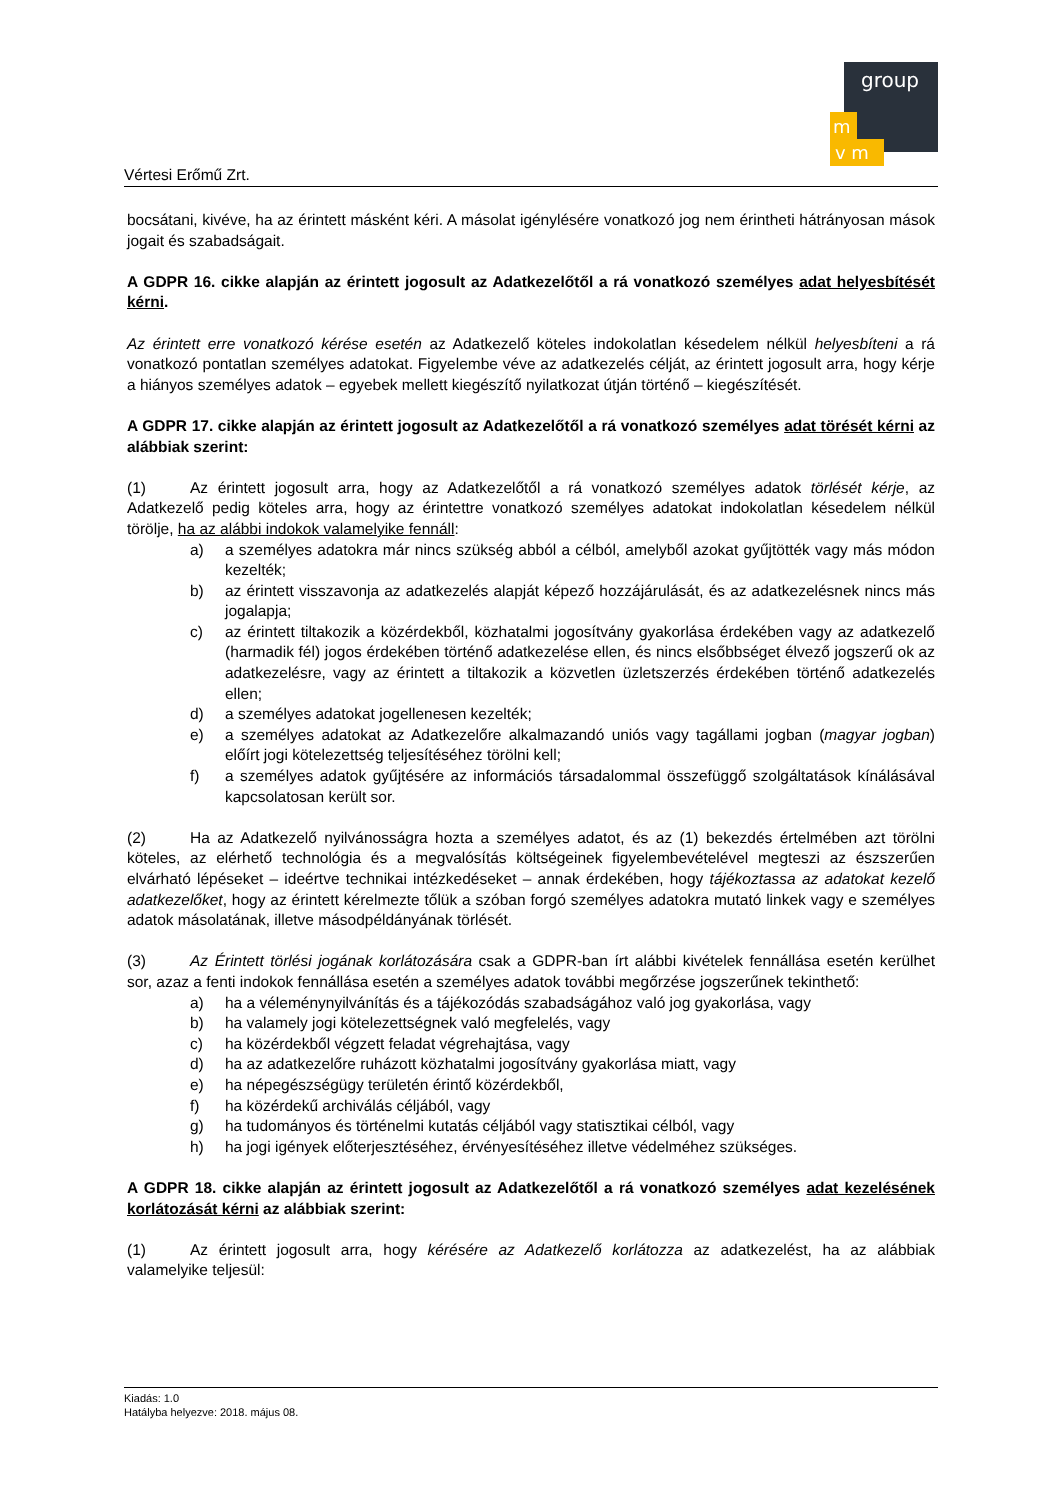group
m
v m
Vértesi Erőmű Zrt.
bocsátani, kivéve, ha az érintett másként kéri. A másolat igénylésére vonatkozó jog nem érintheti hátrányosan mások jogait és szabadságait.
A GDPR 16. cikke alapján az érintett jogosult az Adatkezelőtől a rá vonatkozó személyes adat helyesbítését kérni.
Az érintett erre vonatkozó kérése esetén az Adatkezelő köteles indokolatlan késedelem nélkül helyesbíteni a rá vonatkozó pontatlan személyes adatokat. Figyelembe véve az adatkezelés célját, az érintett jogosult arra, hogy kérje a hiányos személyes adatok – egyebek mellett kiegészítő nyilatkozat útján történő – kiegészítését.
A GDPR 17. cikke alapján az érintett jogosult az Adatkezelőtől a rá vonatkozó személyes adat törését kérni az alábbiak szerint:
(1) Az érintett jogosult arra, hogy az Adatkezelőtől a rá vonatkozó személyes adatok törlését kérje, az Adatkezelő pedig köteles arra, hogy az érintettre vonatkozó személyes adatokat indokolatlan késedelem nélkül törölje, ha az alábbi indokok valamelyike fennáll:
a) a személyes adatokra már nincs szükség abból a célból, amelyből azokat gyűjtötték vagy más módon kezelték;
b) az érintett visszavonja az adatkezelés alapját képező hozzájárulását, és az adatkezelésnek nincs más jogalapja;
c) az érintett tiltakozik a közérdekből, közhatalmi jogosítvány gyakorlása érdekében vagy az adatkezelő (harmadik fél) jogos érdekében történő adatkezelése ellen, és nincs elsőbbséget élvező jogszerű ok az adatkezelésre, vagy az érintett a tiltakozik a közvetlen üzletszerzés érdekében történő adatkezelés ellen;
d) a személyes adatokat jogellenesen kezelték;
e) a személyes adatokat az Adatkezelőre alkalmazandó uniós vagy tagállami jogban (magyar jogban) előírt jogi kötelezettség teljesítéséhez törölni kell;
f) a személyes adatok gyűjtésére az információs társadalommal összefüggő szolgáltatások kínálásával kapcsolatosan került sor.
(2) Ha az Adatkezelő nyilvánosságra hozta a személyes adatot, és az (1) bekezdés értelmében azt törölni köteles, az elérhető technológia és a megvalósítás költségeinek figyelembevételével megteszi az észszerűen elvárható lépéseket – ideértve technikai intézkedéseket – annak érdekében, hogy tájékoztassa az adatokat kezelő adatkezelőket, hogy az érintett kérelmezte tőlük a szóban forgó személyes adatokra mutató linkek vagy e személyes adatok másolatának, illetve másodpéldányának törlését.
(3) Az Érintett törlési jogának korlátozására csak a GDPR-ban írt alábbi kivételek fennállása esetén kerülhet sor, azaz a fenti indokok fennállása esetén a személyes adatok további megőrzése jogszerűnek tekinthető:
a) ha a véleménynyilvánítás és a tájékozódás szabadságához való jog gyakorlása, vagy
b) ha valamely jogi kötelezettségnek való megfelelés, vagy
c) ha közérdekből végzett feladat végrehajtása, vagy
d) ha az adatkezelőre ruházott közhatalmi jogosítvány gyakorlása miatt, vagy
e) ha népegészségügy területén érintő közérdekből,
f) ha közérdekű archiválás céljából, vagy
g) ha tudományos és történelmi kutatás céljából vagy statisztikai célból, vagy
h) ha jogi igények előterjesztéséhez, érvényesítéséhez illetve védelméhez szükséges.
A GDPR 18. cikke alapján az érintett jogosult az Adatkezelőtől a rá vonatkozó személyes adat kezelésének korlátozását kérni az alábbiak szerint:
(1) Az érintett jogosult arra, hogy kérésére az Adatkezelő korlátozza az adatkezelést, ha az alábbiak valamelyike teljesül:
Kiadás: 1.0
Hatályba helyezve: 2018. május 08.